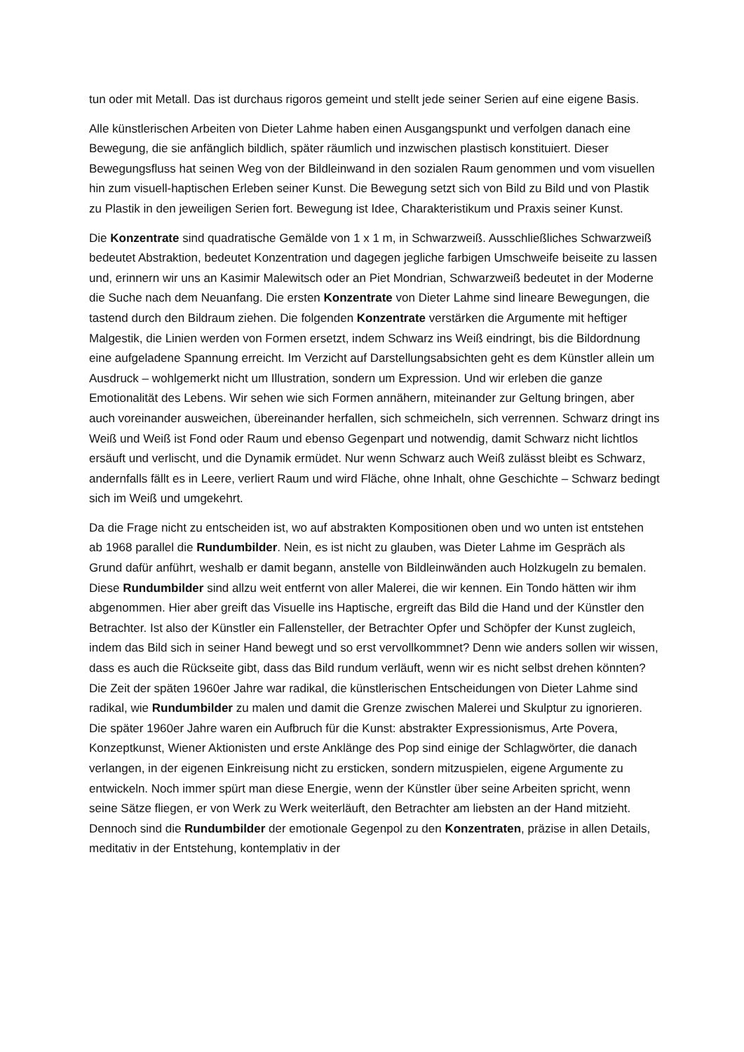tun oder mit Metall. Das ist durchaus rigoros gemeint und stellt jede seiner Serien auf eine eigene Basis.
Alle künstlerischen Arbeiten von Dieter Lahme haben einen Ausgangspunkt und verfolgen danach eine Bewegung, die sie anfänglich bildlich, später räumlich und inzwischen plastisch konstituiert. Dieser Bewegungsfluss hat seinen Weg von der Bildleinwand in den sozialen Raum genommen und vom visuellen hin zum visuell-haptischen Erleben seiner Kunst. Die Bewegung setzt sich von Bild zu Bild und von Plastik zu Plastik in den jeweiligen Serien fort. Bewegung ist Idee, Charakteristikum und Praxis seiner Kunst.
Die Konzentrate sind quadratische Gemälde von 1 x 1 m, in Schwarzweiß. Ausschließliches Schwarzweiß bedeutet Abstraktion, bedeutet Konzentration und dagegen jegliche farbigen Umschweife beiseite zu lassen und, erinnern wir uns an Kasimir Malewitsch oder an Piet Mondrian, Schwarzweiß bedeutet in der Moderne die Suche nach dem Neuanfang. Die ersten Konzentrate von Dieter Lahme sind lineare Bewegungen, die tastend durch den Bildraum ziehen. Die folgenden Konzentrate verstärken die Argumente mit heftiger Malgestik, die Linien werden von Formen ersetzt, indem Schwarz ins Weiß eindringt, bis die Bildordnung eine aufgeladene Spannung erreicht. Im Verzicht auf Darstellungsabsichten geht es dem Künstler allein um Ausdruck – wohlgemerkt nicht um Illustration, sondern um Expression. Und wir erleben die ganze Emotionalität des Lebens. Wir sehen wie sich Formen annähern, miteinander zur Geltung bringen, aber auch voreinander ausweichen, übereinander herfallen, sich schmeicheln, sich verrennen. Schwarz dringt ins Weiß und Weiß ist Fond oder Raum und ebenso Gegenpart und notwendig, damit Schwarz nicht lichtlos ersäuft und verlischt, und die Dynamik ermüdet. Nur wenn Schwarz auch Weiß zulässt bleibt es Schwarz, andernfalls fällt es in Leere, verliert Raum und wird Fläche, ohne Inhalt, ohne Geschichte – Schwarz bedingt sich im Weiß und umgekehrt.
Da die Frage nicht zu entscheiden ist, wo auf abstrakten Kompositionen oben und wo unten ist entstehen ab 1968 parallel die Rundumbilder. Nein, es ist nicht zu glauben, was Dieter Lahme im Gespräch als Grund dafür anführt, weshalb er damit begann, anstelle von Bildleinwänden auch Holzkugeln zu bemalen. Diese Rundumbilder sind allzu weit entfernt von aller Malerei, die wir kennen. Ein Tondo hätten wir ihm abgenommen. Hier aber greift das Visuelle ins Haptische, ergreift das Bild die Hand und der Künstler den Betrachter. Ist also der Künstler ein Fallensteller, der Betrachter Opfer und Schöpfer der Kunst zugleich, indem das Bild sich in seiner Hand bewegt und so erst vervollkommnet? Denn wie anders sollen wir wissen, dass es auch die Rückseite gibt, dass das Bild rundum verläuft, wenn wir es nicht selbst drehen könnten? Die Zeit der späten 1960er Jahre war radikal, die künstlerischen Entscheidungen von Dieter Lahme sind radikal, wie Rundumbilder zu malen und damit die Grenze zwischen Malerei und Skulptur zu ignorieren. Die später 1960er Jahre waren ein Aufbruch für die Kunst: abstrakter Expressionismus, Arte Povera, Konzeptkunst, Wiener Aktionisten und erste Anklänge des Pop sind einige der Schlagwörter, die danach verlangen, in der eigenen Einkreisung nicht zu ersticken, sondern mitzuspielen, eigene Argumente zu entwickeln. Noch immer spürt man diese Energie, wenn der Künstler über seine Arbeiten spricht, wenn seine Sätze fliegen, er von Werk zu Werk weiterläuft, den Betrachter am liebsten an der Hand mitzieht. Dennoch sind die Rundumbilder der emotionale Gegenpol zu den Konzentraten, präzise in allen Details, meditativ in der Entstehung, kontemplativ in der